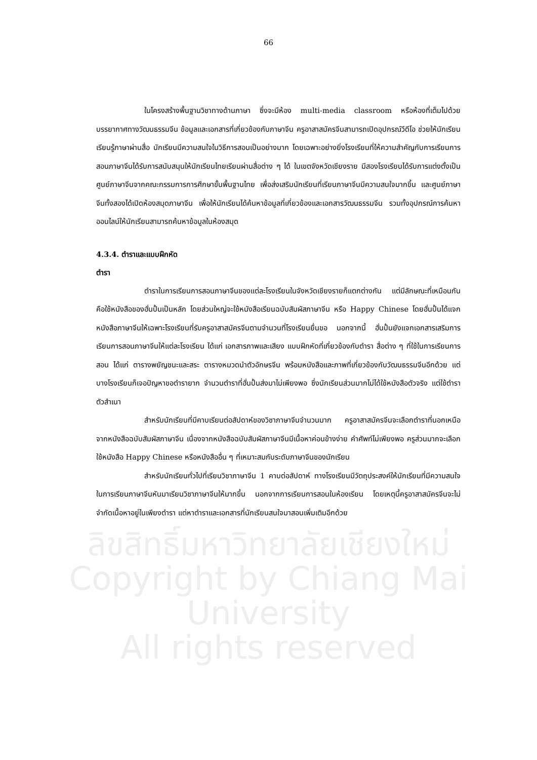66
ลิขสิทธิ์มหาวิทยาลัยเชียงใหม่
Copyright by Chiang Mai University
All rights reserved
ในโครงสร้างพื้นฐานวิชาทางด้านภาษา ซึ่งจะมีห้อง multi-media classroom หรือห้องที่เต็มไปด้วยบรรยากาศทางวัฒนธรรมจีน ข้อมูลและเอกสารที่เกี่ยวข้องกับภาษาจีน ครูอาสาสมัครจีนสามารถเปิดอุปกรณ์วีดีโอ ช่วยให้นักเรียนเรียนรู้ภาษาผ่านสื่อ นักเรียนมีความสนใจในวิธีการสอนเป็นอย่างมาก โดยเฉพาะอย่างยิ่งโรงเรียนที่ให้ความสำคัญกับการเรียนการสอนภาษาจีนได้รับการสนับสนุนให้นักเรียนไทยเรียนผ่านสื่อต่าง ๆ ได้ ในเขตจังหวัดเชียงราย มีสองโรงเรียนได้รับการแต่งตั้งเป็นศูนย์ภาษาจีนจากคณะกรรมการการศึกษาขั้นพื้นฐานไทย เพื่อส่งเสริมนักเรียนที่เรียนภาษาจีนมีความสนใจมากขึ้น และศูนย์ภาษาจีนทั้งสองได้เปิดห้องสมุดภาษาจีน เพื่อให้นักเรียนได้ค้นหาข้อมูลที่เกี่ยวข้องและเอกสารวัฒนธรรมจีน รวมทั้งอุปกรณ์การค้นหาออนไลน์ให้นักเรียนสามารถค้นหาข้อมูลในห้องสมุด
4.3.4. ตำราและแบบฝึกหัด
ตำรา
ตำราในการเรียนการสอนภาษาจีนของแต่ละโรงเรียนในจังหวัดเชียงรายก็แตกต่างกัน แต่มีลักษณะที่เหมือนกันคือใช้หนังสือของฮั่นปั้นเป็นหลัก โดยส่วนใหญ่จะใช้หนังสือเรียนฉบับสัมผัสภาษาจีน หรือ Happy Chinese โดยฮั่นปั้นได้แจกหนังสือภาษาจีนให้เฉพาะโรงเรียนที่รับครูอาสาสมัครจีนตามจำนวนที่โรงเรียนยื่นขอ นอกจากนี้ ฮั่นปั้นยังแจกเอกสารเสริมการเรียนการสอนภาษาจีนให้แต่ละโรงเรียน ได้แก่ เอกสารภาพและเสียง แบบฝึกหัดที่เกี่ยวข้องกับตำรา สื่อต่าง ๆ ที่ใช้ในการเรียนการสอน ได้แก่ ตารางพยัญชนะและสระ ตารางหมวดนำตัวอักษรจีน พร้อมหนังสือและภาพที่เกี่ยวข้องกับวัฒนธรรมจีนอีกด้วย แต่บางโรงเรียนก็เจอปัญหาขอตำรายาก จำนวนตำราที่ฮั่นปั้นส่งมาไม่เพียงพอ ซึ่งนักเรียนส่วนมากไม่ได้ใช้หนังสือตัวจริง แต่ใช้ตำราตัวสำเนา
สำหรับนักเรียนที่มีคาบเรียนต่อสัปดาห์ของวิชาภาษาจีนจำนวนมาก ครูอาสาสมัครจีนจะเลือกตำราที่นอกเหนือจากหนังสือฉบับสัมผัสภาษาจีน เนื่องจากหนังสือฉบับสัมผัสภาษาจีนมีเนื้อหาค่อนข้างง่าย คำศัพท์ไม่เพียงพอ ครูส่วนมากจะเลือกใช้หนังสือ Happy Chinese หรือหนังสืออื่น ๆ ที่เหมาะสมกับระดับภาษาจีนของนักเรียน
สำหรับนักเรียนทั่วไปที่เรียนวิชาภาษาจีน 1 คาบต่อสัปดาห์ ทางโรงเรียนมีวัตถุประสงค์ให้นักเรียนที่มีความสนใจในการเรียนภาษาจีนหันมาเรียนวิชาภาษาจีนให้มากขึ้น นอกจากการเรียนการสอนในห้องเรียน โดยเหตุนี้ครูอาสาสมัครจีนจะไม่จำกัดเนื้อหาอยู่ในเพียงตำรา แต่หาตำราและเอกสารที่นักเรียนสนใจมาสอนเพิ่มเติมอีกด้วย